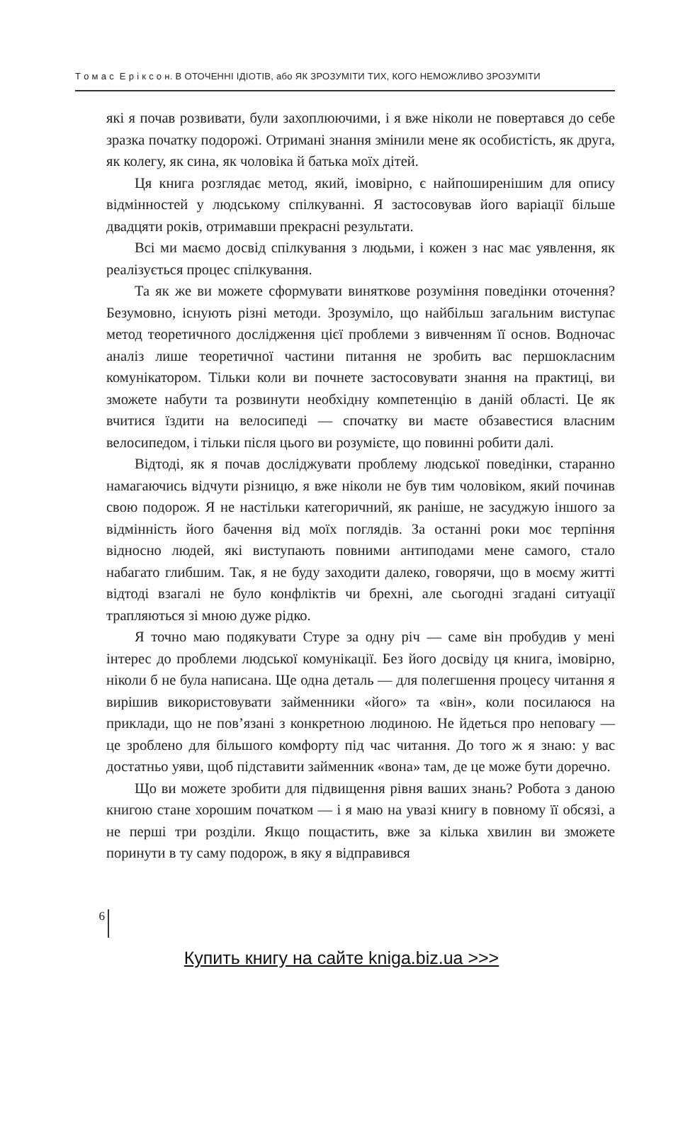Т о м а с Е р і к с о н. В ОТОЧЕННІ ІДІОТІВ, або ЯК ЗРОЗУМІТИ ТИХ, КОГО НЕМОЖЛИВО ЗРОЗУМІТИ
які я почав розвивати, були захоплюючими, і я вже ніколи не повертався до себе зразка початку подорожі. Отримані знання змінили мене як особистість, як друга, як колегу, як сина, як чоловіка й батька моїх дітей.
Ця книга розглядає метод, який, імовірно, є найпоширенішим для опису відмінностей у людському спілкуванні. Я застосовував його варіації більше двадцяти років, отримавши прекрасні результати.
Всі ми маємо досвід спілкування з людьми, і кожен з нас має уявлення, як реалізується процес спілкування.
Та як же ви можете сформувати виняткове розуміння поведінки оточення? Безумовно, існують різні методи. Зрозуміло, що найбільш загальним виступає метод теоретичного дослідження цієї проблеми з вивченням її основ. Водночас аналіз лише теоретичної частини питання не зробить вас першокласним комунікатором. Тільки коли ви почнете застосовувати знання на практиці, ви зможете набути та розвинути необхідну компетенцію в даній області. Це як вчитися їздити на велосипеді — спочатку ви маєте обзавестися власним велосипедом, і тільки після цього ви розумієте, що повинні робити далі.
Відтоді, як я почав досліджувати проблему людської поведінки, старанно намагаючись відчути різницю, я вже ніколи не був тим чоловіком, який починав свою подорож. Я не настільки категоричний, як раніше, не засуджую іншого за відмінність його бачення від моїх поглядів. За останні роки моє терпіння відносно людей, які виступають повними антиподами мене самого, стало набагато глибшим. Так, я не буду заходити далеко, говорячи, що в моєму житті відтоді взагалі не було конфліктів чи брехні, але сьогодні згадані ситуації трапляються зі мною дуже рідко.
Я точно маю подякувати Стуре за одну річ — саме він пробудив у мені інтерес до проблеми людської комунікації. Без його досвіду ця книга, імовірно, ніколи б не була написана. Ще одна деталь — для полегшення процесу читання я вирішив використовувати займенники «його» та «він», коли посилаюся на приклади, що не пов’язані з конкретною людиною. Не йдеться про неповагу — це зроблено для більшого комфорту під час читання. До того ж я знаю: у вас достатньо уяви, щоб підставити займенник «вона» там, де це може бути доречно.
Що ви можете зробити для підвищення рівня ваших знань? Робота з даною книгою стане хорошим початком — і я маю на увазі книгу в повному її обсязі, а не перші три розділи. Якщо пощастить, вже за кілька хвилин ви зможете поринути в ту саму подорож, в яку я відправився
6
Купить книгу на сайте kniga.biz.ua >>>